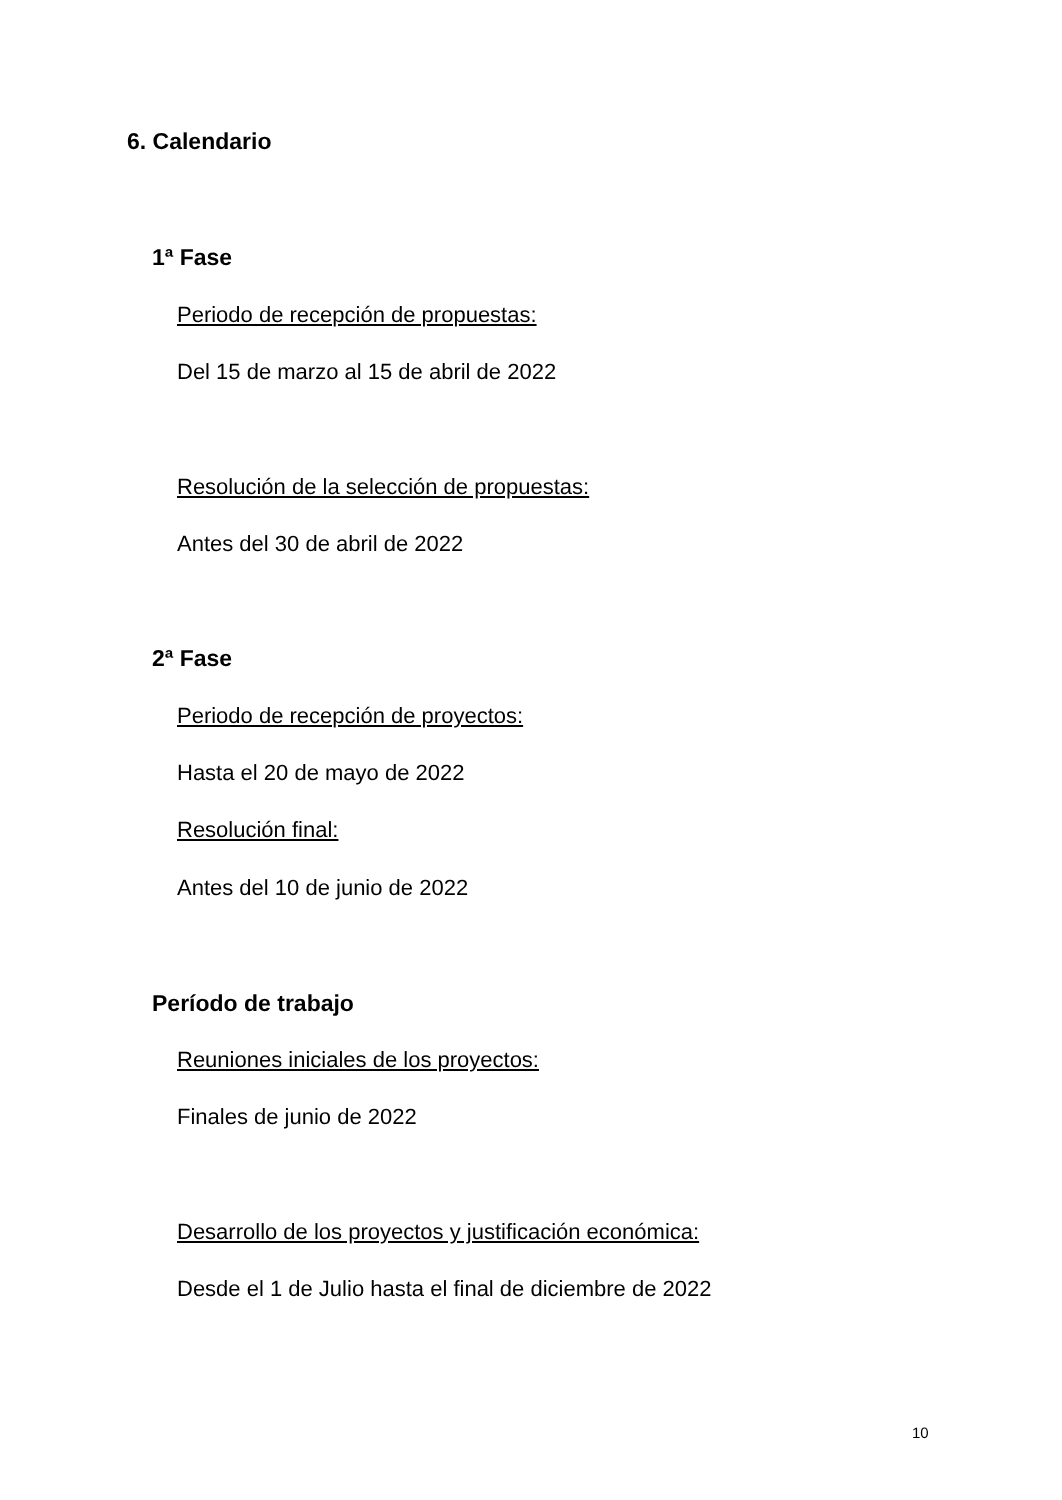6. Calendario
1ª Fase
Periodo de recepción de propuestas:
Del 15 de marzo al 15 de abril de 2022
Resolución de la selección de propuestas:
Antes del 30 de abril de 2022
2ª Fase
Periodo de recepción de proyectos:
Hasta el 20 de mayo de 2022
Resolución final:
Antes del 10 de junio de 2022
Período de trabajo
Reuniones iniciales de los proyectos:
Finales de junio de 2022
Desarrollo de los proyectos y justificación económica:
Desde el 1 de Julio hasta el final de diciembre de 2022
10